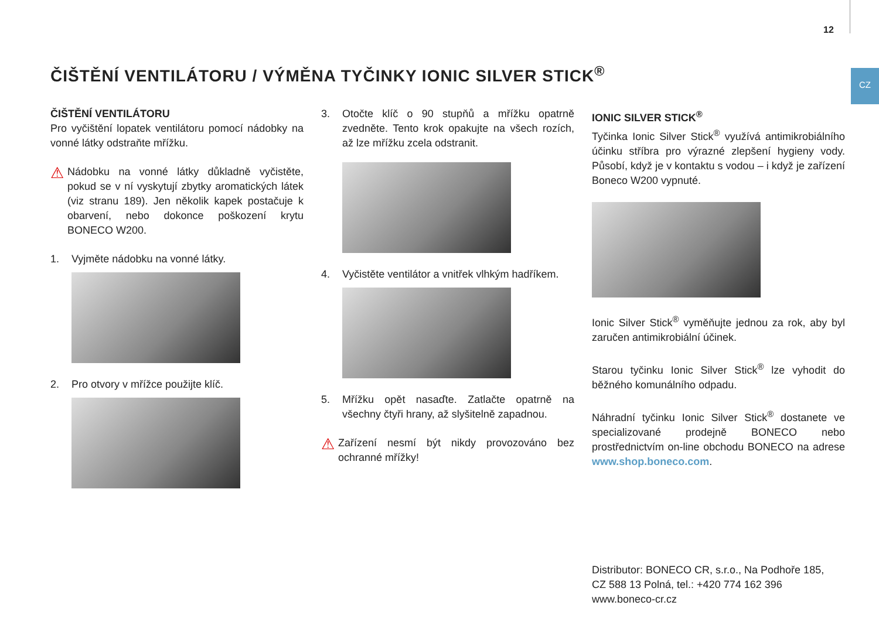12
CZ
ČIŠTĚNÍ VENTILÁTORU / VÝMĚNA TYČINKY IONIC SILVER STICK<sup>®</sup>
ČIŠTĚNÍ VENTILÁTORU
Pro vyčištění lopatek ventilátoru pomocí nádobky na vonné látky odstraňte mřížku.
⚠
Nádobku na vonné látky důkladně vyčistěte, pokud se v ní vyskytují zbytky aromatických látek (viz stranu 189). Jen několik kapek postačuje k obar­vení, nebo dokonce poškození krytu BONECO W200.
1. Vyjměte nádobku na vonné látky.
2. Pro otvory v mřížce použijte klíč.
3. Otočte klíč o 90 stupňů a mřížku opatrně zvedněte. Tento krok opakujte na všech rozích, až lze mřížku zcela odstranit.
4. Vyčistěte ventilátor a vnitřek vlhkým hadříkem.
5. Mřížku opět nasaďte. Zatlačte opatrně na všechny čtyři hrany, až slyšitelně zapadnou.
⚠
Zařízení nesmí být nikdy provozováno bez ochranné mřížky!
IONIC SILVER STICK<sup>®</sup>
Tyčinka Ionic Silver Stick<sup>®</sup> využívá antimikrobiálního účinku stříbra pro výrazné zlepšení hygieny vody. Působí, když je v kontaktu s vodou – i když je zařízení Boneco W200 vypnuté.
Ionic Silver Stick<sup>®</sup> vyměňujte jednou za rok, aby byl zaru­čen antimikrobiální účinek.
Starou tyčinku Ionic Silver Stick<sup>®</sup> lze vyhodit do běžného komunálního odpadu.
Náhradní tyčinku Ionic Silver Stick<sup>®</sup> dostanete ve specia­lizované prodejně BONECO nebo prostřednictvím on-line obchodu BONECO na adrese www.shop.boneco.com.
Distributor: BONECO CR, s.r.o., Na Podhoře 185,
CZ 588 13 Polná, tel.: +420 774 162 396
www.boneco-cr.cz